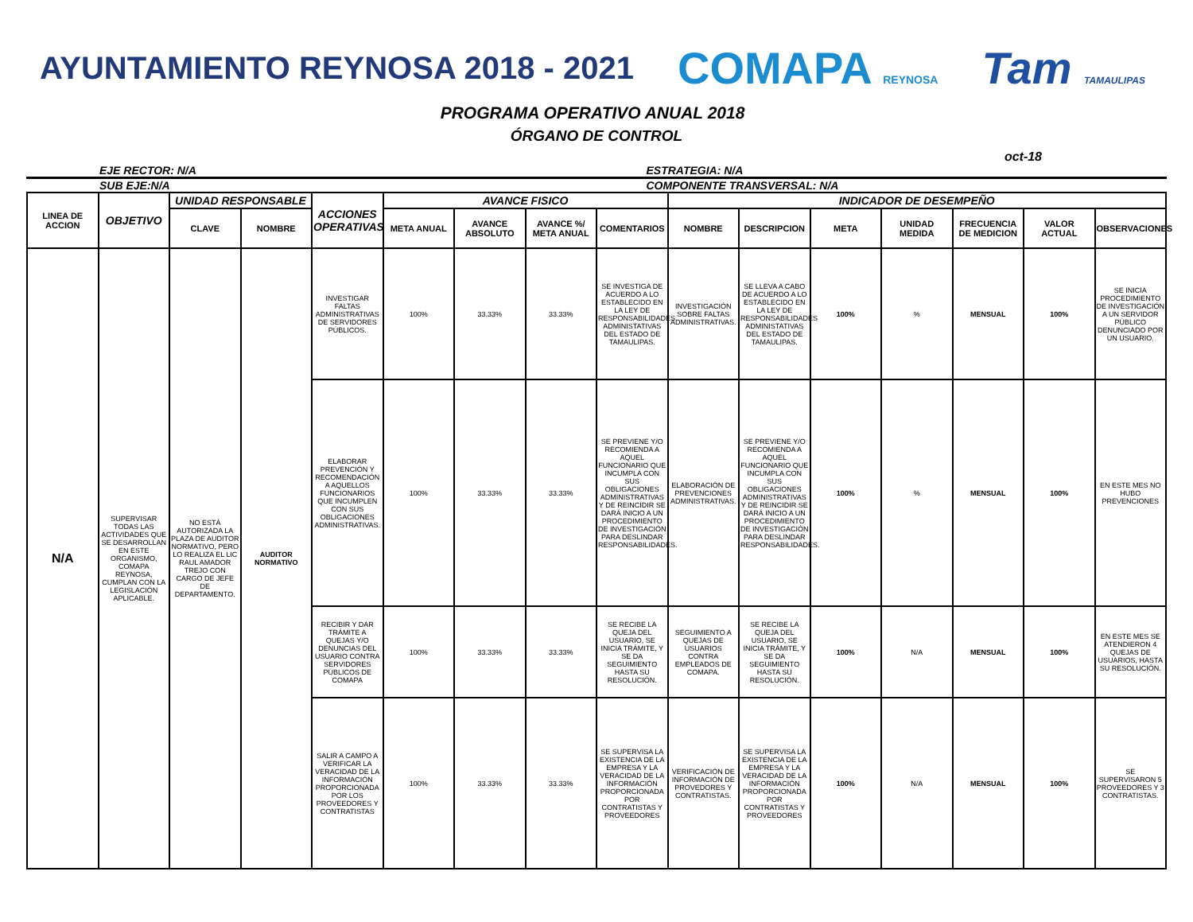AYUNTAMIENTO REYNOSA 2018 - 2021
COMAPA REYNOSA
Tam TAMAULIPAS
PROGRAMA OPERATIVO ANUAL 2018
ÓRGANO DE CONTROL
oct-18
EJE RECTOR: N/A ESTRATEGIA: N/A
SUB EJE:N/A COMPONENTE TRANSVERSAL: N/A
| LINEA DE ACCION | OBJETIVO | UNIDAD RESPONSABLE | | ACCIONES OPERATIVAS | AVANCE FISICO | | | | INDICADOR DE DESEMPEÑO | | | | | | |
| --- | --- | --- | --- | --- | --- | --- | --- | --- | --- | --- | --- | --- | --- | --- | --- |
| | | CLAVE | NOMBRE | | META ANUAL | AVANCE ABSOLUTO | AVANCE %/ META ANUAL | COMENTARIOS | NOMBRE | DESCRIPCION | META | UNIDAD MEDIDA | FRECUENCIA DE MEDICION | VALOR ACTUAL | OBSERVACIONES |
| N/A | SUPERVISAR TODAS LAS ACTIVIDADES QUE SE DESARROLLAN EN ESTE ORGANISMO, COMAPA REYNOSA, CUMPLAN CON LA LEGISLACIÓN APLICABLE. | NO ESTÁ AUTORIZADA LA PLAZA DE AUDITOR NORMATIVO, PERO LO REALIZA EL LIC RAUL AMADOR TREJO CON CARGO DE JEFE DE DEPARTAMENTO. | AUDITOR NORMATIVO | INVESTIGAR FALTAS ADMINISTRATIVAS DE SERVIDORES PÚBLICOS. | 100% | 33.33% | 33.33% | SE INVESTIGA DE ACUERDO A LO ESTABLECIDO EN LA LEY DE RESPONSABILIDADES ADMINISTATIVAS DEL ESTADO DE TAMAULIPAS. | INVESTIGACIÓN SOBRE FALTAS ADMINISTRATIVAS. | SE LLEVA A CABO DE ACUERDO A LO ESTABLECIDO EN LA LEY DE RESPONSABILIDADES ADMINISTATIVAS DEL ESTADO DE TAMAULIPAS. | 100% | % | MENSUAL | 100% | SE INICIA PROCEDIMIENTO DE INVESTIGACIÓN A UN SERVIDOR PÚBLICO DENUNCIADO POR UN USUARIO. |
| | | | | ELABORAR PREVENCIÓN Y RECOMENDACIÓN A AQUELLOS FUNCIONARIOS QUE INCUMPLEN CON SUS OBLIGACIONES ADMINISTRATIVAS. | 100% | 33.33% | 33.33% | SE PREVIENE Y/O RECOMIENDA A AQUEL FUNCIONARIO QUE INCUMPLA CON SUS OBLIGACIONES ADMINISTRATIVAS Y DE REINCIDIR SE DARÁ INICIO A UN PROCEDIMIENTO DE INVESTIGACIÓN PARA DESLINDAR RESPONSABILIDADES. | ELABORACIÓN DE PREVENCIONES ADMINISTRATIVAS. | SE PREVIENE Y/O RECOMIENDA A AQUEL FUNCIONARIO QUE INCUMPLA CON SUS OBLIGACIONES ADMINISTRATIVAS Y DE REINCIDIR SE DARÁ INICIO A UN PROCEDIMIENTO DE INVESTIGACIÓN PARA DESLINDAR RESPONSABILIDADES. | 100% | % | MENSUAL | 100% | EN ESTE MES NO HUBO PREVENCIONES |
| | | | | RECIBIR Y DAR TRÁMITE A QUEJAS Y/O DENUNCIAS DEL USUARIO CONTRA SERVIDORES PÚBLICOS DE COMAPA | 100% | 33.33% | 33.33% | SE RECIBE LA QUEJA DEL USUARIO, SE INICIA TRÁMITE, Y SE DA SEGUIMIENTO HASTA SU RESOLUCIÓN. | SEGUIMIENTO A QUEJAS DE USUARIOS CONTRA EMPLEADOS DE COMAPA. | SE RECIBE LA QUEJA DEL USUARIO, SE INICIA TRÁMITE, Y SE DA SEGUIMIENTO HASTA SU RESOLUCIÓN. | 100% | N/A | MENSUAL | 100% | EN ESTE MES SE ATENDIERON 4 QUEJAS DE USUARIOS, HASTA SU RESOLUCIÓN. |
| | | | | SALIR A CAMPO A VERIFICAR LA VERACIDAD DE LA INFORMACIÓN PROPORCIONADA POR LOS PROVEEDORES Y CONTRATISTAS | 100% | 33.33% | 33.33% | SE SUPERVISA LA EXISTENCIA DE LA EMPRESA Y LA VERACIDAD DE LA INFORMACIÓN PROPORCIONADA POR CONTRATISTAS Y PROVEEDORES | VERIFICACIÓN DE INFORMACIÓN DE PROVEDORES Y CONTRATISTAS. | SE SUPERVISA LA EXISTENCIA DE LA EMPRESA Y LA VERACIDAD DE LA INFORMACIÓN PROPORCIONADA POR CONTRATISTAS Y PROVEEDORES | 100% | N/A | MENSUAL | 100% | SE SUPERVISARON 5 PROVEEDORES Y 3 CONTRATISTAS. |